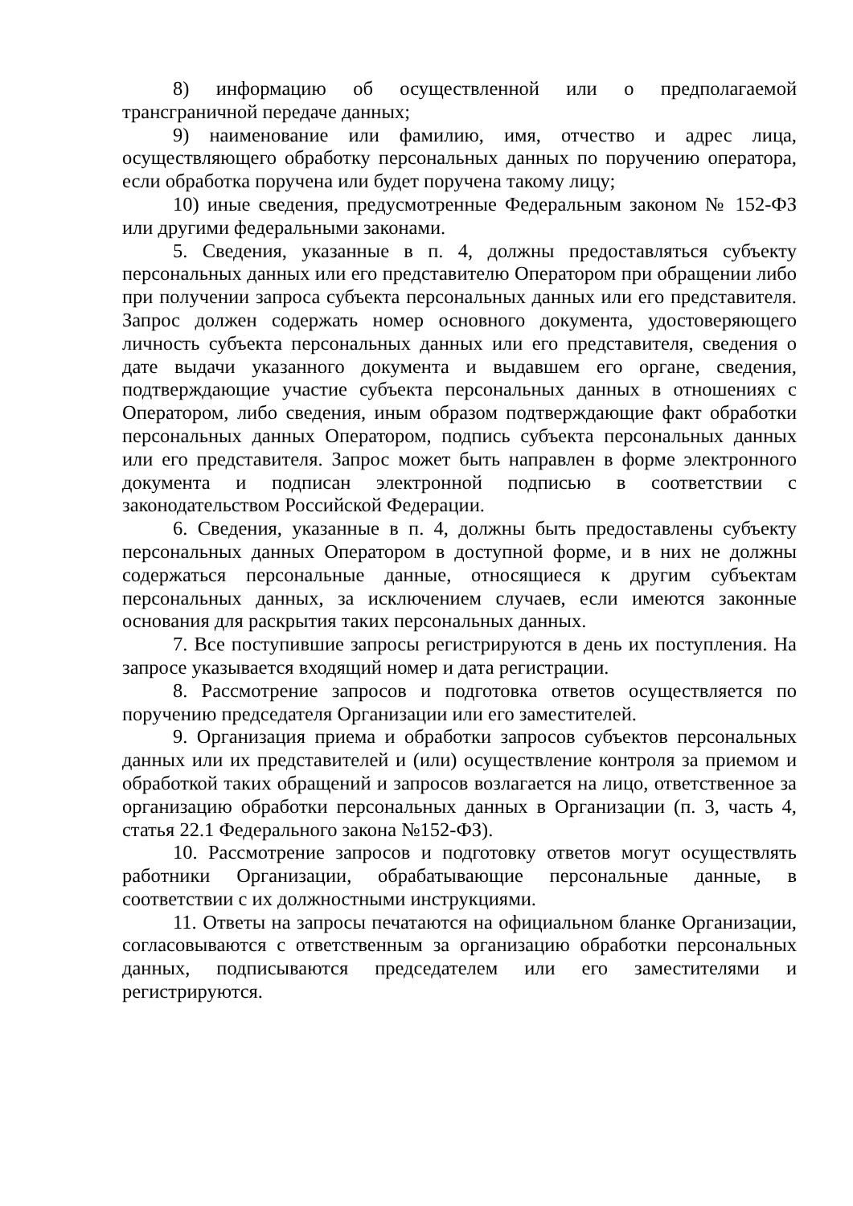8) информацию об осуществленной или о предполагаемой трансграничной передаче данных;
9) наименование или фамилию, имя, отчество и адрес лица, осуществляющего обработку персональных данных по поручению оператора, если обработка поручена или будет поручена такому лицу;
10) иные сведения, предусмотренные Федеральным законом № 152-ФЗ или другими федеральными законами.
5. Сведения, указанные в п. 4, должны предоставляться субъекту персональных данных или его представителю Оператором при обращении либо при получении запроса субъекта персональных данных или его представителя. Запрос должен содержать номер основного документа, удостоверяющего личность субъекта персональных данных или его представителя, сведения о дате выдачи указанного документа и выдавшем его органе, сведения, подтверждающие участие субъекта персональных данных в отношениях с Оператором, либо сведения, иным образом подтверждающие факт обработки персональных данных Оператором, подпись субъекта персональных данных или его представителя. Запрос может быть направлен в форме электронного документа и подписан электронной подписью в соответствии с законодательством Российской Федерации.
6. Сведения, указанные в п. 4, должны быть предоставлены субъекту персональных данных Оператором в доступной форме, и в них не должны содержаться персональные данные, относящиеся к другим субъектам персональных данных, за исключением случаев, если имеются законные основания для раскрытия таких персональных данных.
7. Все поступившие запросы регистрируются в день их поступления. На запросе указывается входящий номер и дата регистрации.
8. Рассмотрение запросов и подготовка ответов осуществляется по поручению председателя Организации или его заместителей.
9. Организация приема и обработки запросов субъектов персональных данных или их представителей и (или) осуществление контроля за приемом и обработкой таких обращений и запросов возлагается на лицо, ответственное за организацию обработки персональных данных в Организации (п. 3, часть 4, статья 22.1 Федерального закона №152-ФЗ).
10. Рассмотрение запросов и подготовку ответов могут осуществлять работники Организации, обрабатывающие персональные данные, в соответствии с их должностными инструкциями.
11. Ответы на запросы печатаются на официальном бланке Организации, согласовываются с ответственным за организацию обработки персональных данных, подписываются председателем или его заместителями и регистрируются.